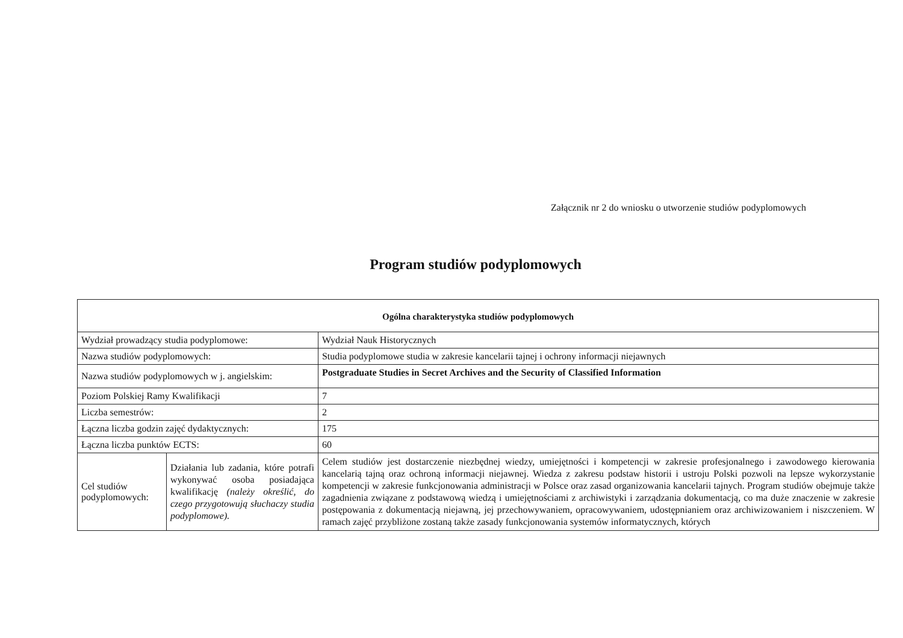Załącznik nr 2 do wniosku o utworzenie studiów podyplomowych
Program studiów podyplomowych
| Ogólna charakterystyka studiów podyplomowych | | |
| --- | --- | --- |
| Wydział prowadzący studia podyplomowe: | | Wydział Nauk Historycznych |
| Nazwa studiów podyplomowych: | | Studia podyplomowe studia w zakresie kancelarii tajnej i ochrony informacji niejawnych |
| Nazwa studiów podyplomowych w j. angielskim: | | Postgraduate Studies in Secret Archives and the Security of Classified Information |
| Poziom Polskiej Ramy Kwalifikacji | | 7 |
| Liczba semestrów: | | 2 |
| Łączna liczba godzin zajęć dydaktycznych: | | 175 |
| Łączna liczba punktów ECTS: | | 60 |
| Cel studiów podyplomowych: | Działania lub zadania, które potrafi wykonywać osoba posiadająca kwalifikację (należy określić, do czego przygotowują słuchaczy studia podyplomowe). | Celem studiów jest dostarczenie niezbędnej wiedzy, umiejętności i kompetencji w zakresie profesjonalnego i zawodowego kierowania kancelarią tajną oraz ochroną informacji niejawnej. Wiedza z zakresu podstaw historii i ustroju Polski pozwoli na lepsze wykorzystanie kompetencji w zakresie funkcjonowania administracji w Polsce oraz zasad organizowania kancelarii tajnych. Program studiów obejmuje także zagadnienia związane z podstawową wiedzą i umiejętnościami z archiwistyki i zarządzania dokumentacją, co ma duże znaczenie w zakresie postępowania z dokumentacją niejawną, jej przechowywaniem, opracowywaniem, udostępnianiem oraz archiwizowaniem i niszczeniem. W ramach zajęć przybliżone zostaną także zasady funkcjonowania systemów informatycznych, których |